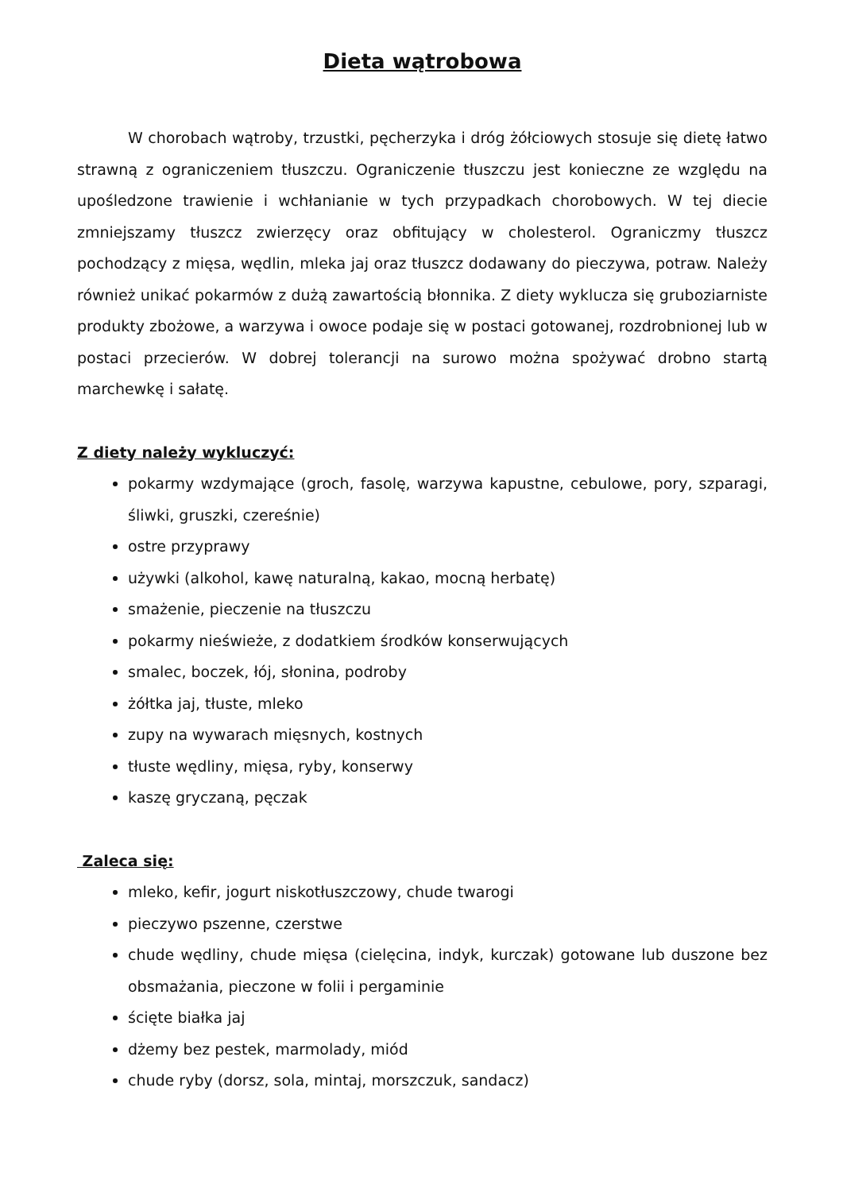Dieta wątrobowa
W chorobach wątroby, trzustki, pęcherzyka i dróg żółciowych stosuje się dietę łatwo strawną z ograniczeniem tłuszczu. Ograniczenie tłuszczu jest konieczne ze względu na upośledzone trawienie i wchłanianie w tych przypadkach chorobowych. W tej diecie zmniejszamy tłuszcz zwierzęcy oraz obfitujący w cholesterol. Ograniczmy tłuszcz pochodzący z mięsa, wędlin, mleka jaj oraz tłuszcz dodawany do pieczywa, potraw. Należy również unikać pokarmów z dużą zawartością błonnika. Z diety wyklucza się gruboziarniste produkty zbożowe, a warzywa i owoce podaje się w postaci gotowanej, rozdrobnionej lub w postaci przecierów. W dobrej tolerancji na surowo można spożywać drobno startą marchewkę i sałatę.
Z diety należy wykluczyć:
pokarmy wzdymające (groch, fasolę, warzywa kapustne, cebulowe, pory, szparagi, śliwki, gruszki, czereśnie)
ostre przyprawy
używki (alkohol, kawę naturalną, kakao, mocną herbatę)
smażenie, pieczenie na tłuszczu
pokarmy nieświeże, z dodatkiem środków konserwujących
smalec, boczek, łój, słonina, podroby
żółtka jaj, tłuste, mleko
zupy na wywarach mięsnych, kostnych
tłuste wędliny, mięsa, ryby, konserwy
kaszę gryczaną, pęczak
Zaleca się:
mleko, kefir, jogurt niskotłuszczowy, chude twarogi
pieczywo pszenne, czerstwe
chude wędliny, chude mięsa (cielęcina, indyk, kurczak) gotowane lub duszone bez obsmażania, pieczone w folii i pergaminie
ścięte białka jaj
dżemy bez pestek, marmolady, miód
chude ryby (dorsz, sola, mintaj, morszczuk, sandacz)